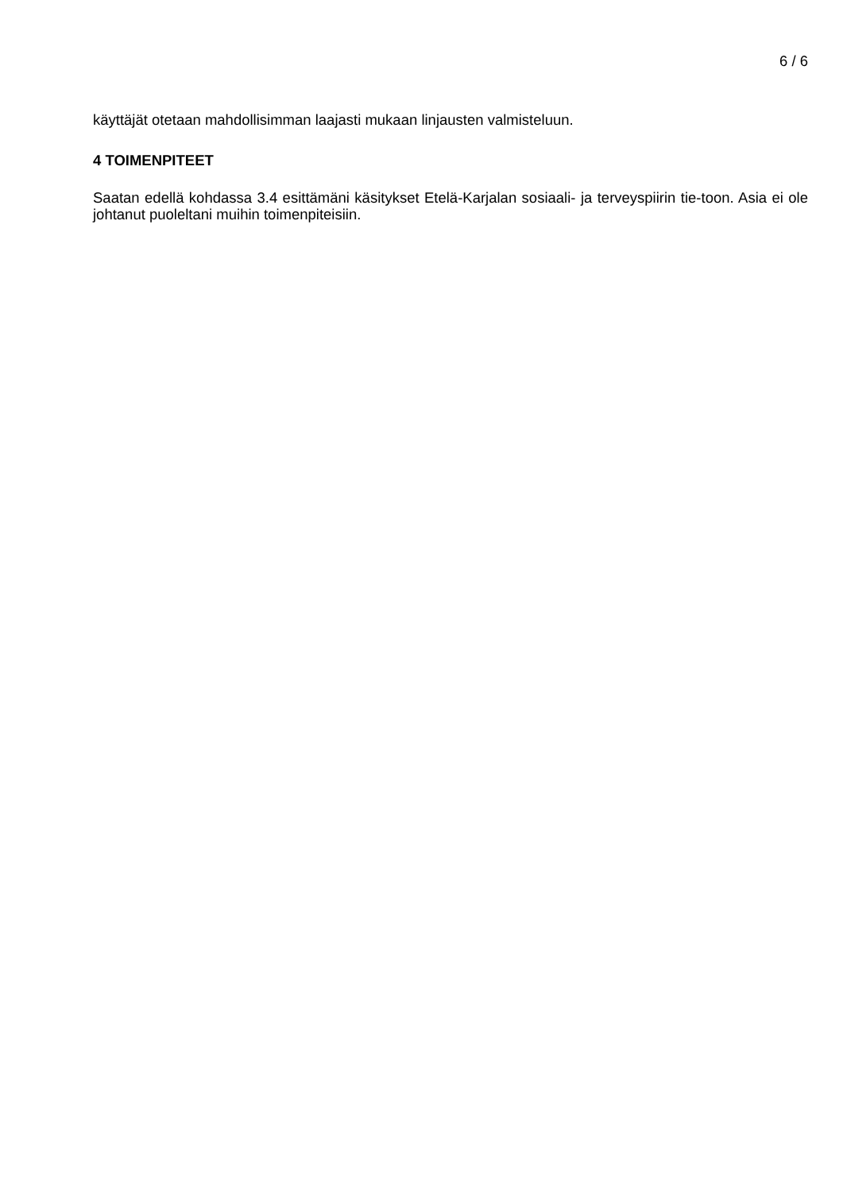6 / 6
käyttäjät otetaan mahdollisimman laajasti mukaan linjausten valmisteluun.
4 TOIMENPITEET
Saatan edellä kohdassa 3.4 esittämäni käsitykset Etelä-Karjalan sosiaali- ja terveyspiirin tie-toon. Asia ei ole johtanut puoleltani muihin toimenpiteisiin.